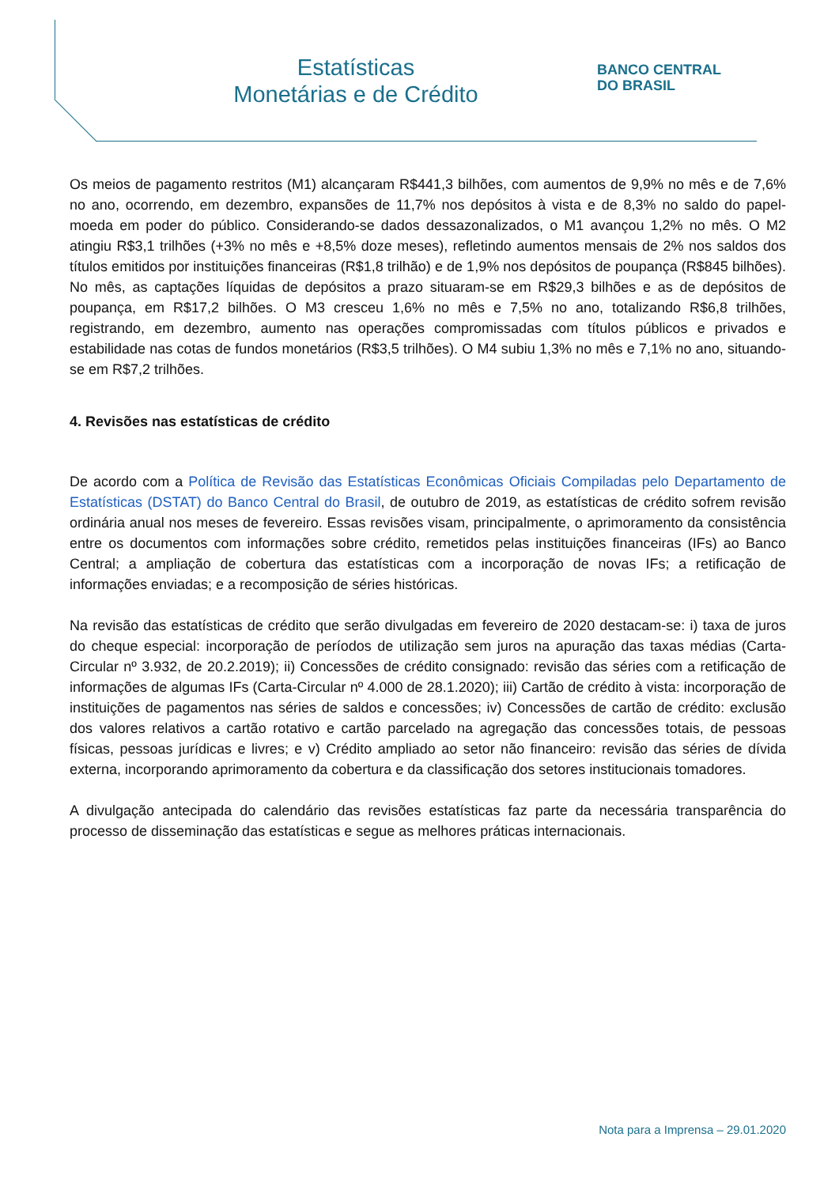Estatísticas
Monetárias e de Crédito
BANCO CENTRAL
DO BRASIL
Os meios de pagamento restritos (M1) alcançaram R$441,3 bilhões, com aumentos de 9,9% no mês e de 7,6% no ano, ocorrendo, em dezembro, expansões de 11,7% nos depósitos à vista e de 8,3% no saldo do papel-moeda em poder do público. Considerando-se dados dessazonalizados, o M1 avançou 1,2% no mês. O M2 atingiu R$3,1 trilhões (+3% no mês e +8,5% doze meses), refletindo aumentos mensais de 2% nos saldos dos títulos emitidos por instituições financeiras (R$1,8 trilhão) e de 1,9% nos depósitos de poupança (R$845 bilhões). No mês, as captações líquidas de depósitos a prazo situaram-se em R$29,3 bilhões e as de depósitos de poupança, em R$17,2 bilhões. O M3 cresceu 1,6% no mês e 7,5% no ano, totalizando R$6,8 trilhões, registrando, em dezembro, aumento nas operações compromissadas com títulos públicos e privados e estabilidade nas cotas de fundos monetários (R$3,5 trilhões). O M4 subiu 1,3% no mês e 7,1% no ano, situando-se em R$7,2 trilhões.
4. Revisões nas estatísticas de crédito
De acordo com a Política de Revisão das Estatísticas Econômicas Oficiais Compiladas pelo Departamento de Estatísticas (DSTAT) do Banco Central do Brasil, de outubro de 2019, as estatísticas de crédito sofrem revisão ordinária anual nos meses de fevereiro. Essas revisões visam, principalmente, o aprimoramento da consistência entre os documentos com informações sobre crédito, remetidos pelas instituições financeiras (IFs) ao Banco Central; a ampliação de cobertura das estatísticas com a incorporação de novas IFs; a retificação de informações enviadas; e a recomposição de séries históricas.
Na revisão das estatísticas de crédito que serão divulgadas em fevereiro de 2020 destacam-se: i) taxa de juros do cheque especial: incorporação de períodos de utilização sem juros na apuração das taxas médias (Carta-Circular nº 3.932, de 20.2.2019); ii) Concessões de crédito consignado: revisão das séries com a retificação de informações de algumas IFs (Carta-Circular nº 4.000 de 28.1.2020); iii) Cartão de crédito à vista: incorporação de instituições de pagamentos nas séries de saldos e concessões; iv) Concessões de cartão de crédito: exclusão dos valores relativos a cartão rotativo e cartão parcelado na agregação das concessões totais, de pessoas físicas, pessoas jurídicas e livres; e v) Crédito ampliado ao setor não financeiro: revisão das séries de dívida externa, incorporando aprimoramento da cobertura e da classificação dos setores institucionais tomadores.
A divulgação antecipada do calendário das revisões estatísticas faz parte da necessária transparência do processo de disseminação das estatísticas e segue as melhores práticas internacionais.
Nota para a Imprensa – 29.01.2020